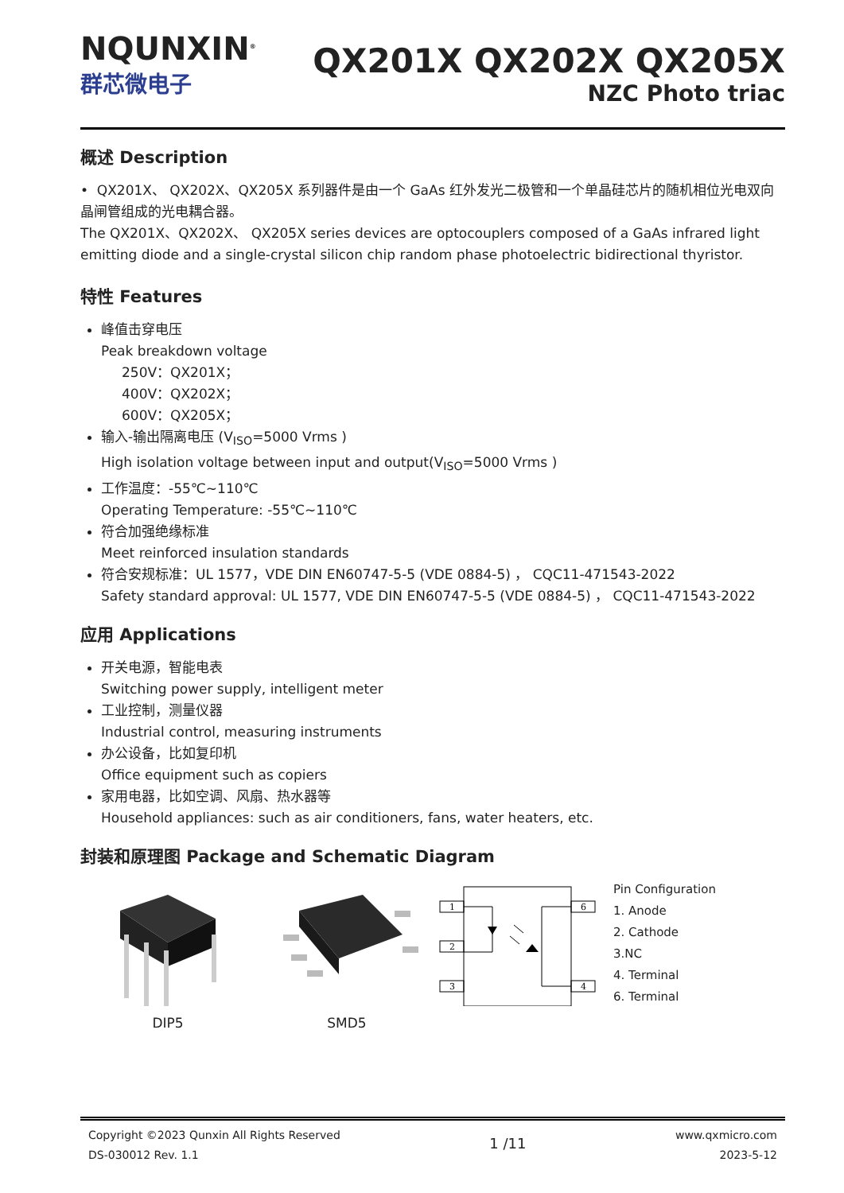NQUNXIN<sup>®</sup>
群芯微电子
QX201X QX202X QX205X
NZC Photo triac
概述 Description
• QX201X、 QX202X、QX205X 系列器件是由一个 GaAs 红外发光二极管和一个单晶硅芯片的随机相位光电双向晶闸管组成的光电耦合器。
The QX201X、QX202X、 QX205X series devices are optocouplers composed of a GaAs infrared light emitting diode and a single-crystal silicon chip random phase photoelectric bidirectional thyristor.
特性 Features
峰值击穿电压
Peak breakdown voltage
250V：QX201X；
400V：QX202X；
600V：QX205X；
输入-输出隔离电压 (V<sub>ISO</sub>=5000 Vrms )
High isolation voltage between input and output(V<sub>ISO</sub>=5000 Vrms )
工作温度：-55℃~110℃
Operating Temperature: -55℃~110℃
符合加强绝缘标准
Meet reinforced insulation standards
符合安规标准：UL 1577，VDE DIN EN60747-5-5 (VDE 0884-5) ， CQC11-471543-2022
Safety standard approval: UL 1577, VDE DIN EN60747-5-5 (VDE 0884-5) ， CQC11-471543-2022
应用 Applications
开关电源，智能电表
Switching power supply, intelligent meter
工业控制，测量仪器
Industrial control, measuring instruments
办公设备，比如复印机
Office equipment such as copiers
家用电器，比如空调、风扇、热水器等
Household appliances: such as air conditioners, fans, water heaters, etc.
封装和原理图 Package and Schematic Diagram
DIP5 SMD5
1
2
3
6
4
Pin Configuration
1. Anode
2. Cathode
3.NC
4. Terminal
6. Terminal
Copyright ©2023 Qunxin All Rights Reserved
DS-030012 Rev. 1.1
1 /11
www.qxmicro.com
2023-5-12